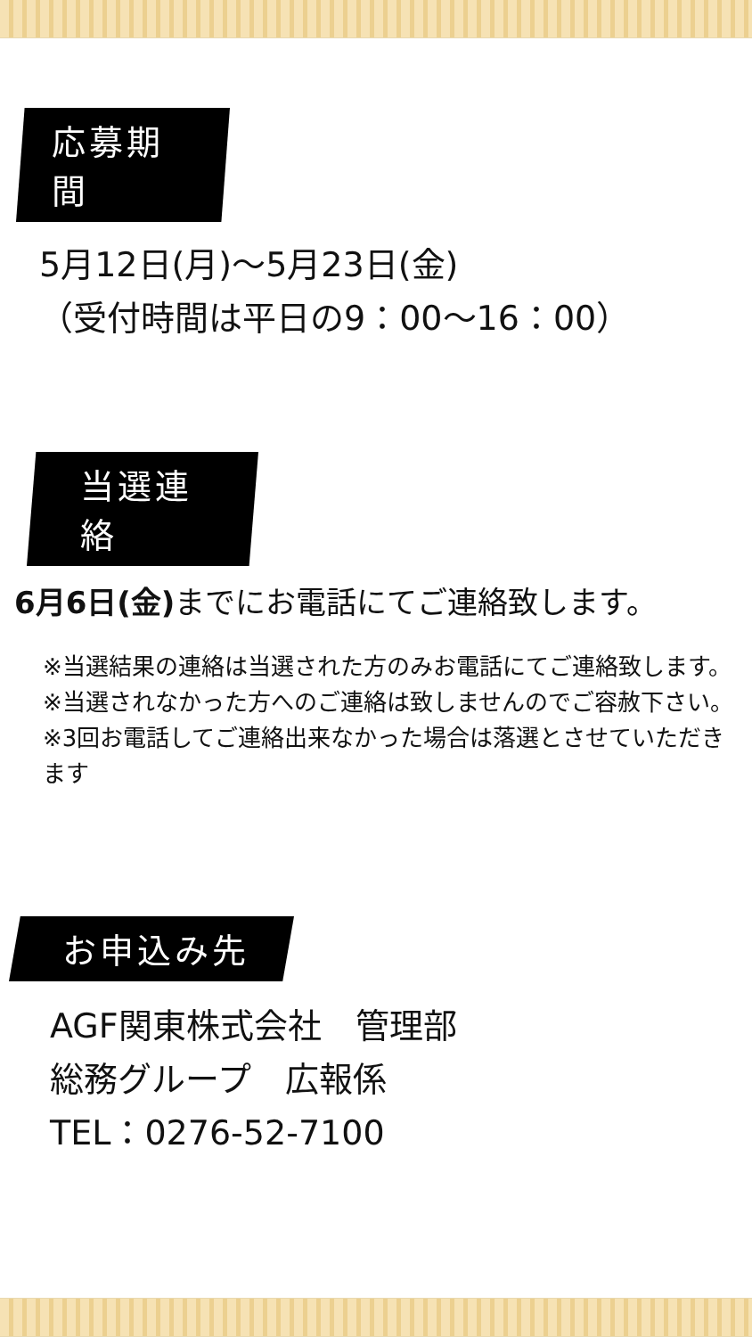応募期間
5月12日(月)～5月23日(金)
（受付時間は平日の9：00～16：00）
当選連絡
6月6日(金) までにお電話にてご連絡致します。
※当選結果の連絡は当選された方のみお電話にてご連絡致します。
※当選されなかった方へのご連絡は致しませんのでご容赦下さい。
※3回お電話してご連絡出来なかった場合は落選とさせていただきます
お申込み先
AGF関東株式会社　管理部
総務グループ　広報係
TEL：0276-52-7100